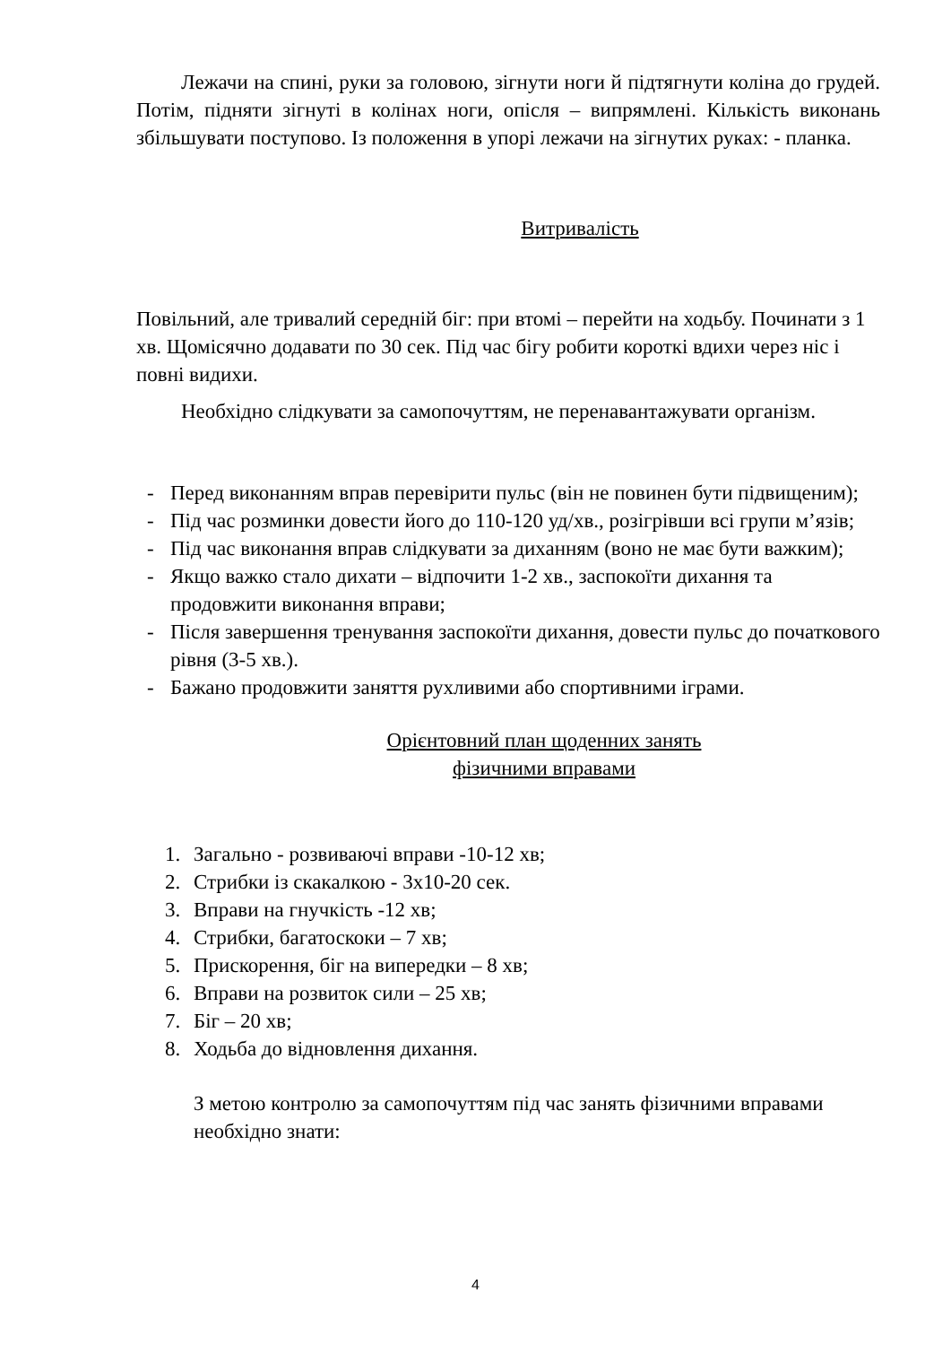Лежачи на спині, руки за головою, зігнути ноги й підтягнути коліна до грудей. Потім, підняти зігнуті в колінах ноги, опісля – випрямлені. Кількість виконань збільшувати поступово. Із положення в упорі лежачи на зігнутих руках: - планка.
Витривалість
Повільний, але тривалий середній біг: при втомі – перейти на ходьбу. Починати з 1 хв. Щомісячно додавати по 30 сек. Під час бігу робити короткі вдихи через ніс і повні видихи.
Необхідно слідкувати за самопочуттям, не перенавантажувати організм.
- Перед виконанням вправ перевірити пульс (він не повинен бути підвищеним);
- Під час розминки довести його до 110-120 уд/хв., розігрівши всі групи м’язів;
- Під час виконання вправ слідкувати за диханням (воно не має бути важким);
- Якщо важко стало дихати – відпочити 1-2 хв., заспокоїти дихання та продовжити виконання вправи;
- Після завершення тренування заспокоїти дихання, довести пульс до початкового рівня (3-5 хв.).
- Бажано продовжити заняття рухливими або спортивними іграми.
Орієнтовний план щоденних занять
фізичними вправами
1. Загально - розвиваючі вправи -10-12 хв;
2. Стрибки із скакалкою - 3х10-20 сек.
3. Вправи на гнучкість -12 хв;
4. Стрибки, багатоскоки – 7 хв;
5. Прискорення, біг на випередки – 8 хв;
6. Вправи на розвиток сили – 25 хв;
7. Біг – 20 хв;
8. Ходьба до відновлення дихання.
З метою контролю за самопочуттям під час занять фізичними вправами необхідно знати:
4